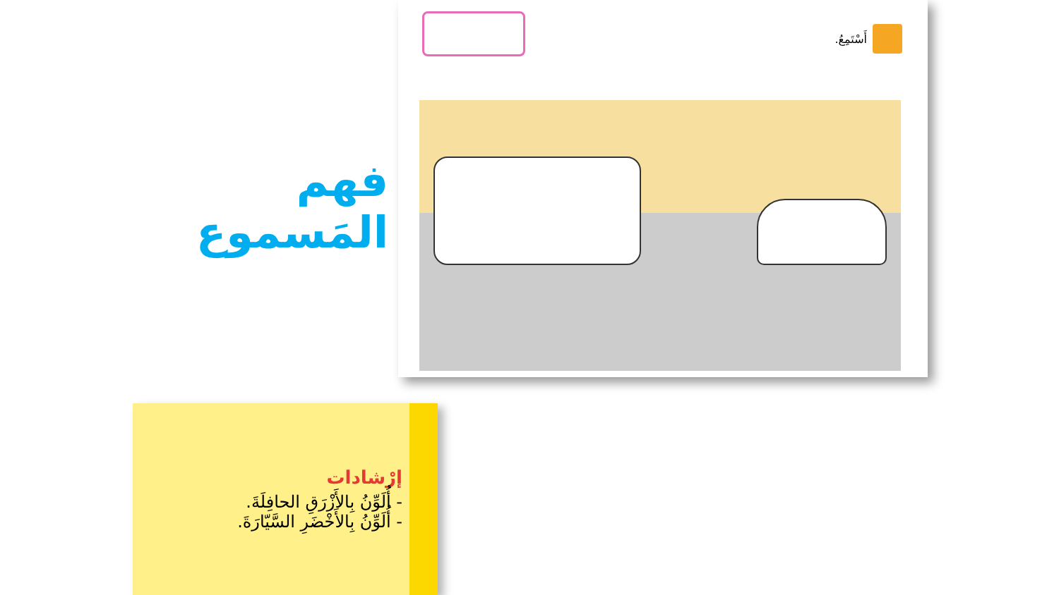فهم المَسموع
أَسْتَمِعُ.
إرْشادات
- أُلَوِّنُ بِالأَزْرَقِ الحافِلَةَ.
- أُلَوِّنُ بِالأَخْضَرِ السَّيّارَةَ.